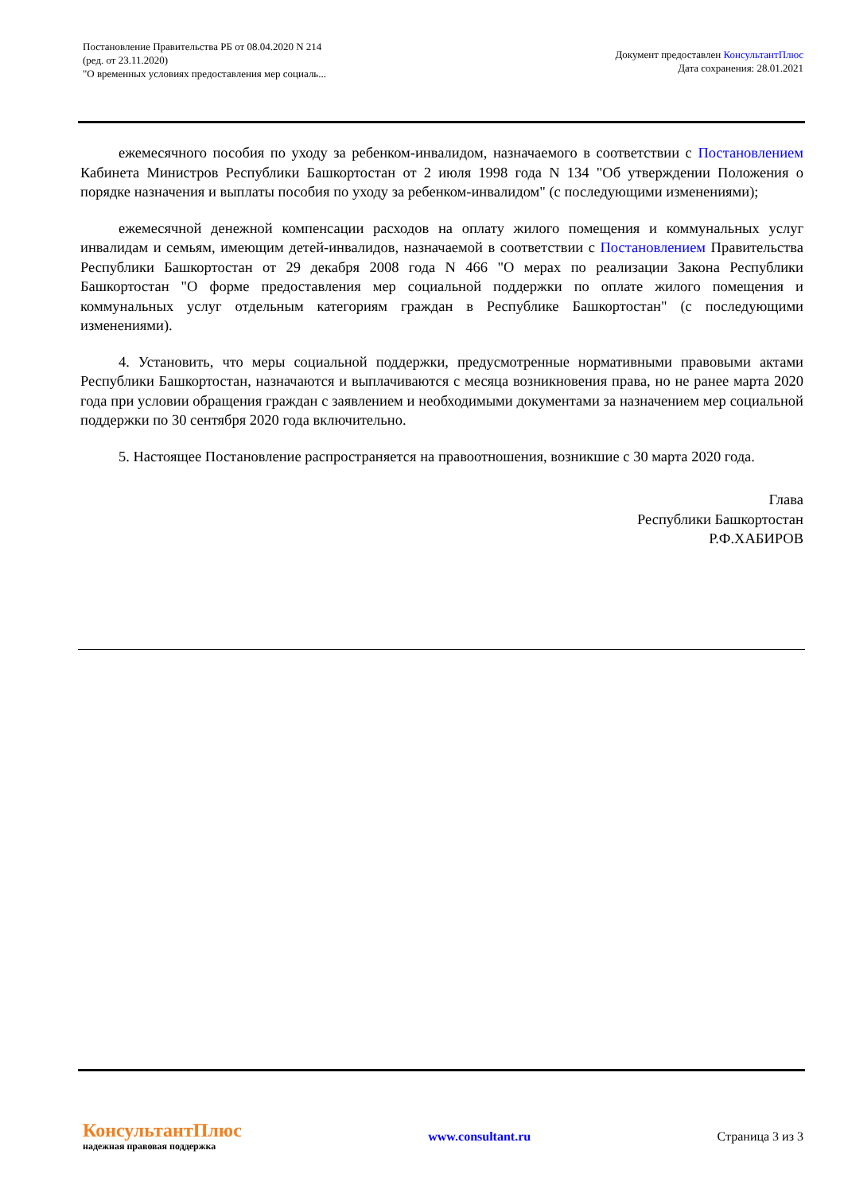Постановление Правительства РБ от 08.04.2020 N 214
(ред. от 23.11.2020)
"О временных условиях предоставления мер социаль...
Документ предоставлен КонсультантПлюс
Дата сохранения: 28.01.2021
ежемесячного пособия по уходу за ребенком-инвалидом, назначаемого в соответствии с Постановлением Кабинета Министров Республики Башкортостан от 2 июля 1998 года N 134 "Об утверждении Положения о порядке назначения и выплаты пособия по уходу за ребенком-инвалидом" (с последующими изменениями);
ежемесячной денежной компенсации расходов на оплату жилого помещения и коммунальных услуг инвалидам и семьям, имеющим детей-инвалидов, назначаемой в соответствии с Постановлением Правительства Республики Башкортостан от 29 декабря 2008 года N 466 "О мерах по реализации Закона Республики Башкортостан "О форме предоставления мер социальной поддержки по оплате жилого помещения и коммунальных услуг отдельным категориям граждан в Республике Башкортостан" (с последующими изменениями).
4. Установить, что меры социальной поддержки, предусмотренные нормативными правовыми актами Республики Башкортостан, назначаются и выплачиваются с месяца возникновения права, но не ранее марта 2020 года при условии обращения граждан с заявлением и необходимыми документами за назначением мер социальной поддержки по 30 сентября 2020 года включительно.
5. Настоящее Постановление распространяется на правоотношения, возникшие с 30 марта 2020 года.
Глава
Республики Башкортостан
Р.Ф.ХАБИРОВ
КонсультантПлюс
надежная правовая поддержка
www.consultant.ru Страница 3 из 3